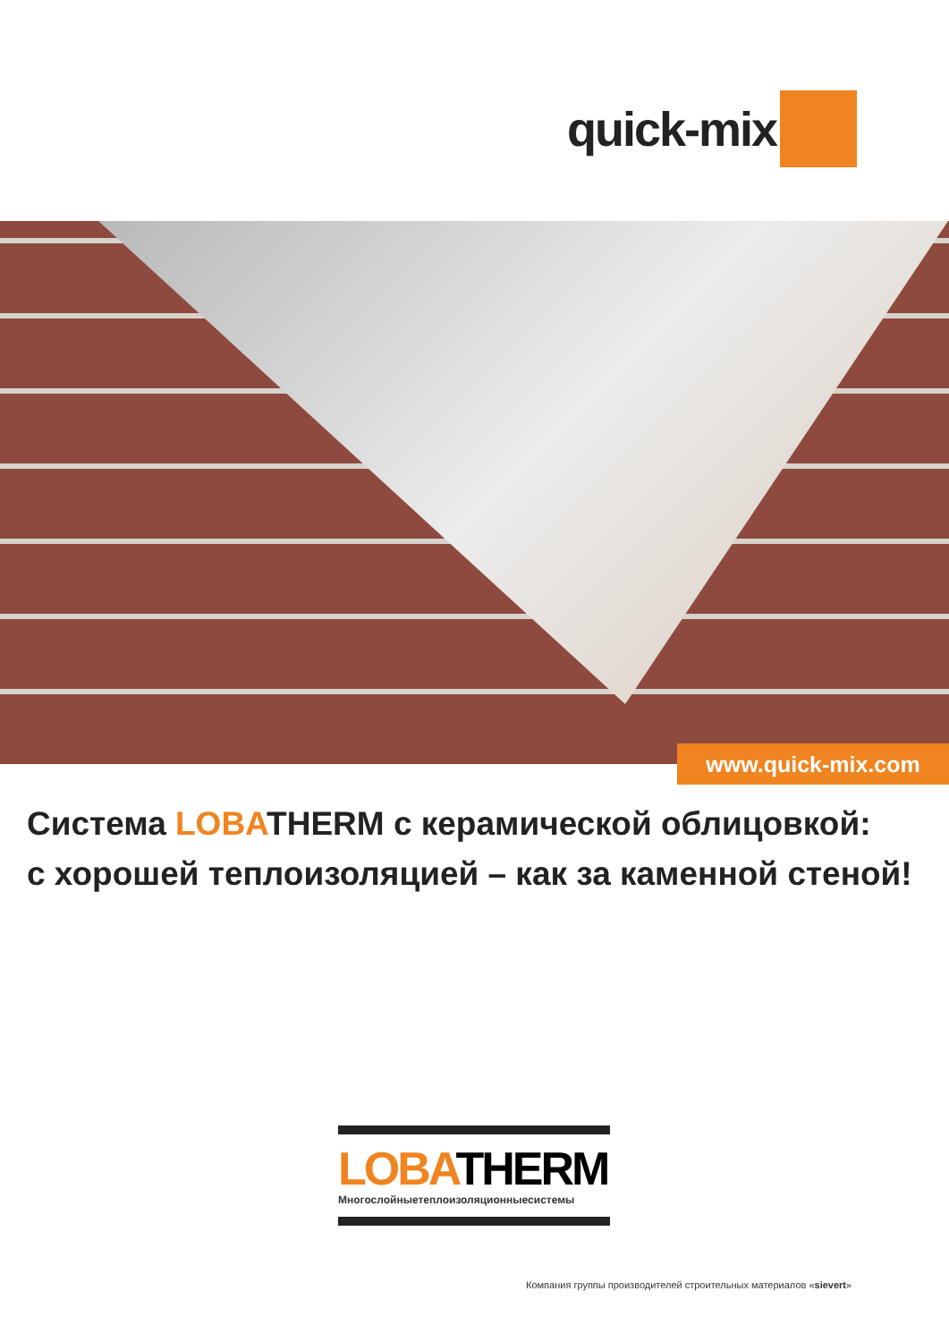quick-mix
www.quick-mix.com
Система LOBATHERM с керамической облицовкой:
с хорошей теплоизоляцией – как за каменной стеной!
LOBATHERM
Многослойныетеплоизоляционныесистемы
Компания группы производителей строительных материалов «sievert»